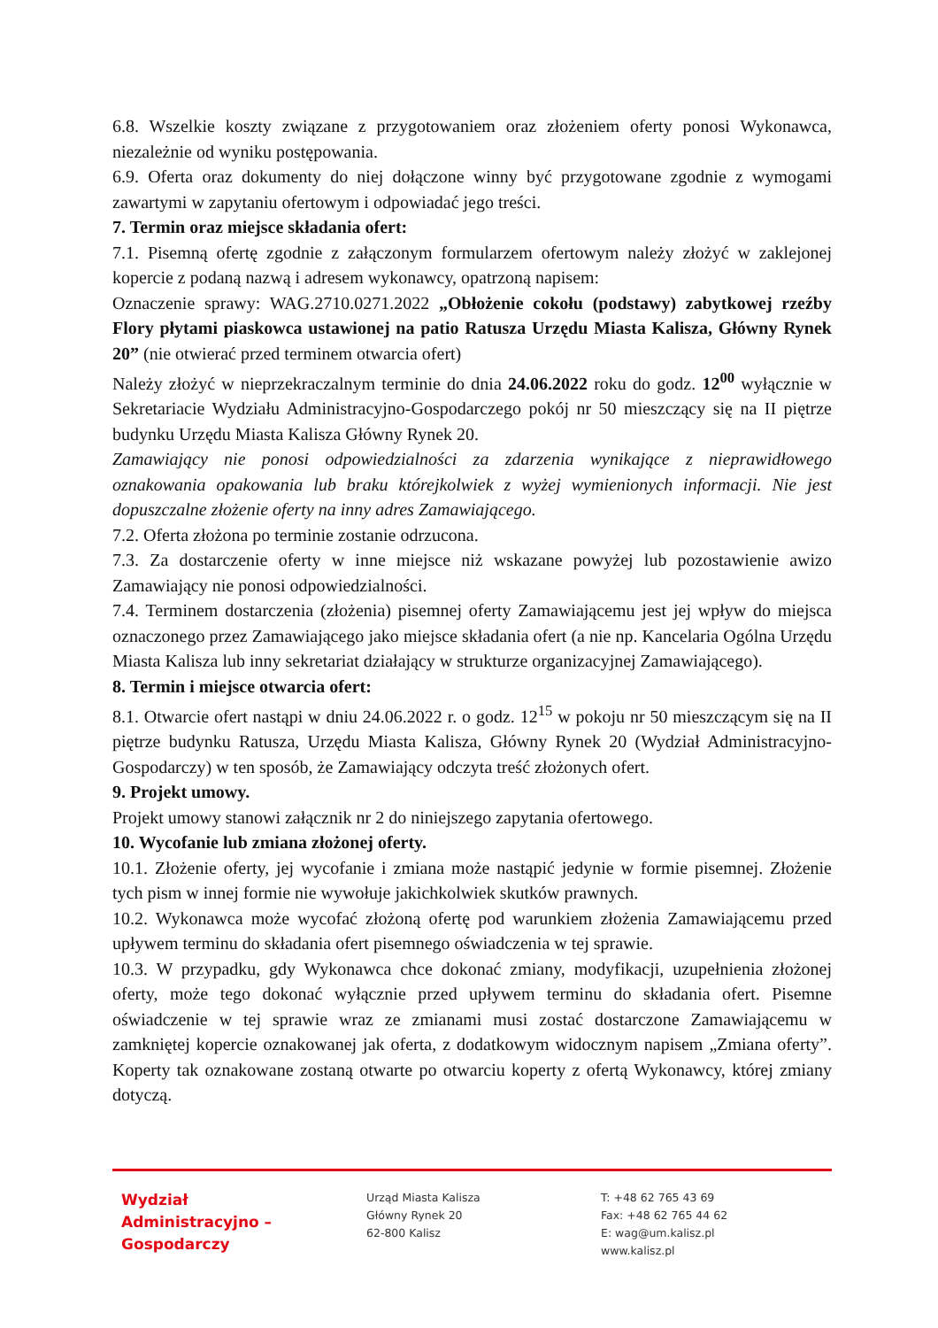6.8. Wszelkie koszty związane z przygotowaniem oraz złożeniem oferty ponosi Wykonawca, niezależnie od wyniku postępowania.
6.9. Oferta oraz dokumenty do niej dołączone winny być przygotowane zgodnie z wymogami zawartymi w zapytaniu ofertowym i odpowiadać jego treści.
7. Termin oraz miejsce składania ofert:
7.1. Pisemną ofertę zgodnie z załączonym formularzem ofertowym należy złożyć w zaklejonej kopercie z podaną nazwą i adresem wykonawcy, opatrzoną napisem:
Oznaczenie sprawy: WAG.2710.0271.2022 „Obłożenie cokołu (podstawy) zabytkowej rzeźby Flory płytami piaskowca ustawionej na patio Ratusza Urzędu Miasta Kalisza, Główny Rynek 20” (nie otwierać przed terminem otwarcia ofert)
Należy złożyć w nieprzekraczalnym terminie do dnia 24.06.2022 roku do godz. 12<sup>00</sup> wyłącznie w Sekretariacie Wydziału Administracyjno-Gospodarczego pokój nr 50 mieszczący się na II piętrze budynku Urzędu Miasta Kalisza Główny Rynek 20.
Zamawiający nie ponosi odpowiedzialności za zdarzenia wynikające z nieprawidłowego oznakowania opakowania lub braku którejkolwiek z wyżej wymienionych informacji. Nie jest dopuszczalne złożenie oferty na inny adres Zamawiającego.
7.2. Oferta złożona po terminie zostanie odrzucona.
7.3. Za dostarczenie oferty w inne miejsce niż wskazane powyżej lub pozostawienie awizo Zamawiający nie ponosi odpowiedzialności.
7.4. Terminem dostarczenia (złożenia) pisemnej oferty Zamawiającemu jest jej wpływ do miejsca oznaczonego przez Zamawiającego jako miejsce składania ofert (a nie np. Kancelaria Ogólna Urzędu Miasta Kalisza lub inny sekretariat działający w strukturze organizacyjnej Zamawiającego).
8. Termin i miejsce otwarcia ofert:
8.1. Otwarcie ofert nastąpi w dniu 24.06.2022 r. o godz. 12<sup>15</sup> w pokoju nr 50 mieszczącym się na II piętrze budynku Ratusza, Urzędu Miasta Kalisza, Główny Rynek 20 (Wydział Administracyjno-Gospodarczy) w ten sposób, że Zamawiający odczyta treść złożonych ofert.
9. Projekt umowy.
Projekt umowy stanowi załącznik nr 2 do niniejszego zapytania ofertowego.
10. Wycofanie lub zmiana złożonej oferty.
10.1. Złożenie oferty, jej wycofanie i zmiana może nastąpić jedynie w formie pisemnej. Złożenie tych pism w innej formie nie wywołuje jakichkolwiek skutków prawnych.
10.2. Wykonawca może wycofać złożoną ofertę pod warunkiem złożenia Zamawiającemu przed upływem terminu do składania ofert pisemnego oświadczenia w tej sprawie.
10.3. W przypadku, gdy Wykonawca chce dokonać zmiany, modyfikacji, uzupełnienia złożonej oferty, może tego dokonać wyłącznie przed upływem terminu do składania ofert. Pisemne oświadczenie w tej sprawie wraz ze zmianami musi zostać dostarczone Zamawiającemu w zamkniętej kopercie oznakowanej jak oferta, z dodatkowym widocznym napisem „Zmiana oferty”. Koperty tak oznakowane zostaną otwarte po otwarciu koperty z ofertą Wykonawcy, której zmiany dotyczą.
Wydział
Administracyjno –
Gospodarczy
Urząd Miasta Kalisza
Główny Rynek 20
62-800 Kalisz
T: +48 62 765 43 69
Fax: +48 62 765 44 62
E: wag@um.kalisz.pl
www.kalisz.pl